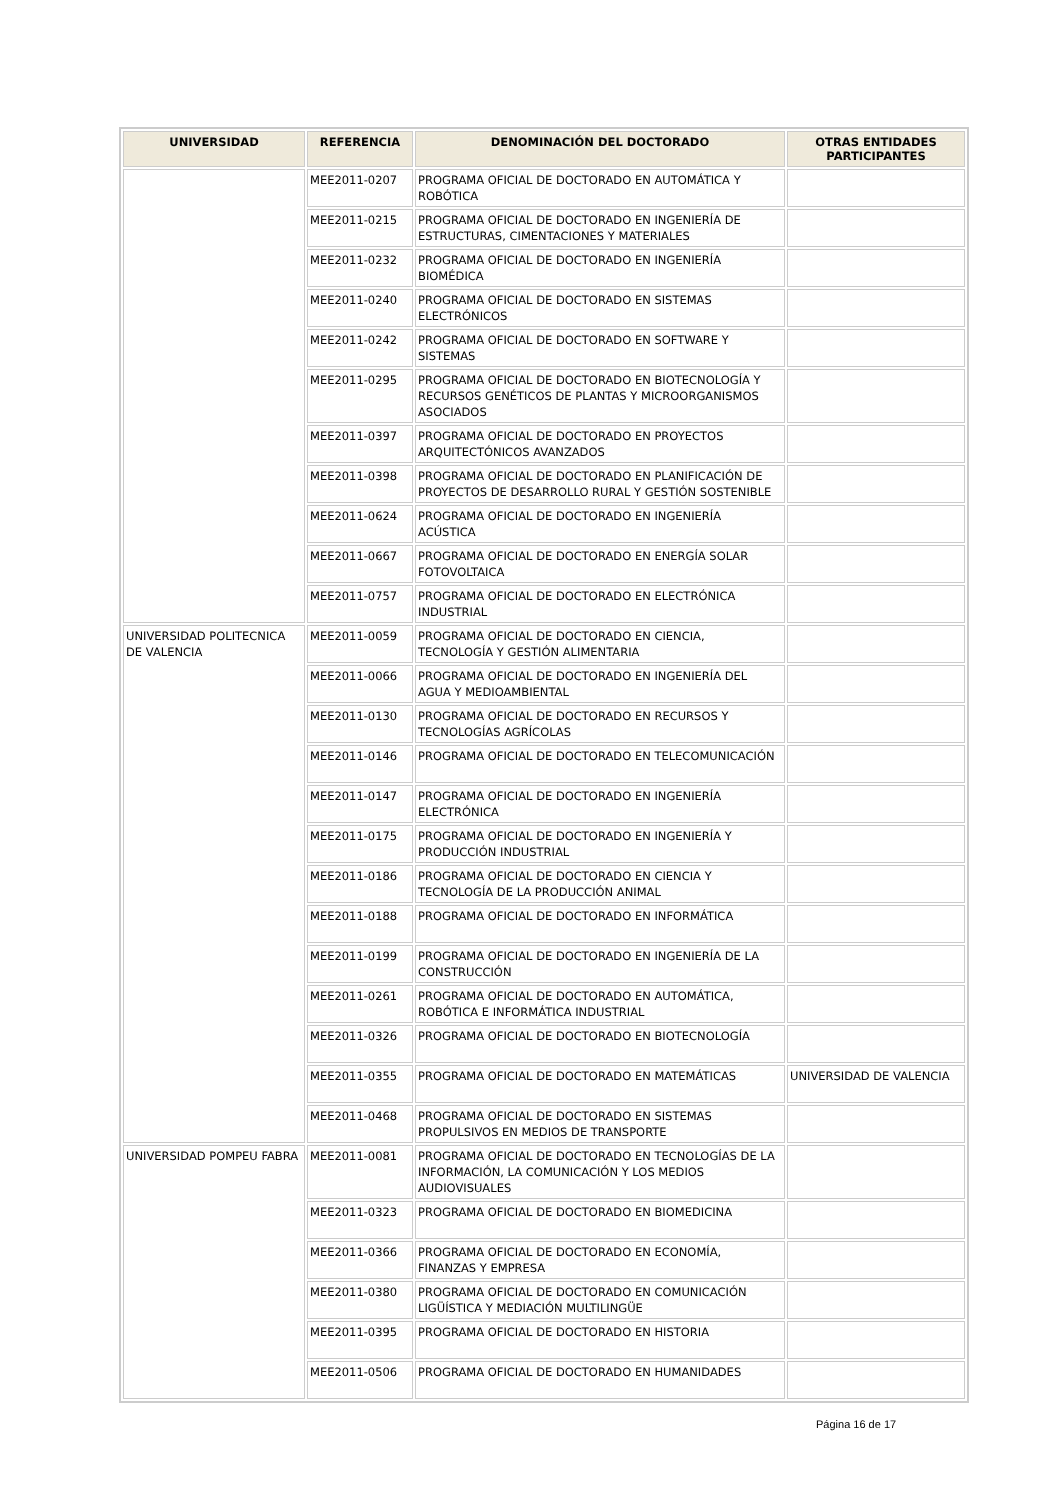| UNIVERSIDAD | REFERENCIA | DENOMINACIÓN DEL DOCTORADO | OTRAS ENTIDADES PARTICIPANTES |
| --- | --- | --- | --- |
| | MEE2011-0207 | PROGRAMA OFICIAL DE DOCTORADO EN AUTOMÁTICA Y ROBÓTICA | |
| | MEE2011-0215 | PROGRAMA OFICIAL DE DOCTORADO EN INGENIERÍA DE ESTRUCTURAS, CIMENTACIONES Y MATERIALES | |
| | MEE2011-0232 | PROGRAMA OFICIAL DE DOCTORADO EN INGENIERÍA BIOMÉDICA | |
| | MEE2011-0240 | PROGRAMA OFICIAL DE DOCTORADO EN SISTEMAS ELECTRÓNICOS | |
| | MEE2011-0242 | PROGRAMA OFICIAL DE DOCTORADO EN SOFTWARE Y SISTEMAS | |
| | MEE2011-0295 | PROGRAMA OFICIAL DE DOCTORADO EN BIOTECNOLOGÍA Y RECURSOS GENÉTICOS DE PLANTAS Y MICROORGANISMOS ASOCIADOS | |
| | MEE2011-0397 | PROGRAMA OFICIAL DE DOCTORADO EN PROYECTOS ARQUITECTÓNICOS AVANZADOS | |
| | MEE2011-0398 | PROGRAMA OFICIAL DE DOCTORADO EN PLANIFICACIÓN DE PROYECTOS DE DESARROLLO RURAL Y GESTIÓN SOSTENIBLE | |
| | MEE2011-0624 | PROGRAMA OFICIAL DE DOCTORADO EN INGENIERÍA ACÚSTICA | |
| | MEE2011-0667 | PROGRAMA OFICIAL DE DOCTORADO EN ENERGÍA SOLAR FOTOVOLTAICA | |
| | MEE2011-0757 | PROGRAMA OFICIAL DE DOCTORADO EN ELECTRÓNICA INDUSTRIAL | |
| UNIVERSIDAD POLITECNICA DE VALENCIA | MEE2011-0059 | PROGRAMA OFICIAL DE DOCTORADO EN CIENCIA, TECNOLOGÍA Y GESTIÓN ALIMENTARIA | |
| | MEE2011-0066 | PROGRAMA OFICIAL DE DOCTORADO EN INGENIERÍA DEL AGUA Y MEDIOAMBIENTAL | |
| | MEE2011-0130 | PROGRAMA OFICIAL DE DOCTORADO EN RECURSOS Y TECNOLOGÍAS AGRÍCOLAS | |
| | MEE2011-0146 | PROGRAMA OFICIAL DE DOCTORADO EN TELECOMUNICACIÓN | |
| | MEE2011-0147 | PROGRAMA OFICIAL DE DOCTORADO EN INGENIERÍA ELECTRÓNICA | |
| | MEE2011-0175 | PROGRAMA OFICIAL DE DOCTORADO EN INGENIERÍA Y PRODUCCIÓN INDUSTRIAL | |
| | MEE2011-0186 | PROGRAMA OFICIAL DE DOCTORADO EN CIENCIA Y TECNOLOGÍA DE LA PRODUCCIÓN ANIMAL | |
| | MEE2011-0188 | PROGRAMA OFICIAL DE DOCTORADO EN INFORMÁTICA | |
| | MEE2011-0199 | PROGRAMA OFICIAL DE DOCTORADO EN INGENIERÍA DE LA CONSTRUCCIÓN | |
| | MEE2011-0261 | PROGRAMA OFICIAL DE DOCTORADO EN AUTOMÁTICA, ROBÓTICA E INFORMÁTICA INDUSTRIAL | |
| | MEE2011-0326 | PROGRAMA OFICIAL DE DOCTORADO EN BIOTECNOLOGÍA | |
| | MEE2011-0355 | PROGRAMA OFICIAL DE DOCTORADO EN MATEMÁTICAS | UNIVERSIDAD DE VALENCIA |
| | MEE2011-0468 | PROGRAMA OFICIAL DE DOCTORADO EN SISTEMAS PROPULSIVOS EN MEDIOS DE TRANSPORTE | |
| UNIVERSIDAD POMPEU FABRA | MEE2011-0081 | PROGRAMA OFICIAL DE DOCTORADO EN TECNOLOGÍAS DE LA INFORMACIÓN, LA COMUNICACIÓN Y LOS MEDIOS AUDIOVISUALES | |
| | MEE2011-0323 | PROGRAMA OFICIAL DE DOCTORADO EN BIOMEDICINA | |
| | MEE2011-0366 | PROGRAMA OFICIAL DE DOCTORADO EN ECONOMÍA, FINANZAS Y EMPRESA | |
| | MEE2011-0380 | PROGRAMA OFICIAL DE DOCTORADO EN COMUNICACIÓN LIGÜÍSTICA Y MEDIACIÓN MULTILINGÜE | |
| | MEE2011-0395 | PROGRAMA OFICIAL DE DOCTORADO EN HISTORIA | |
| | MEE2011-0506 | PROGRAMA OFICIAL DE DOCTORADO EN HUMANIDADES | |
Página 16 de 17